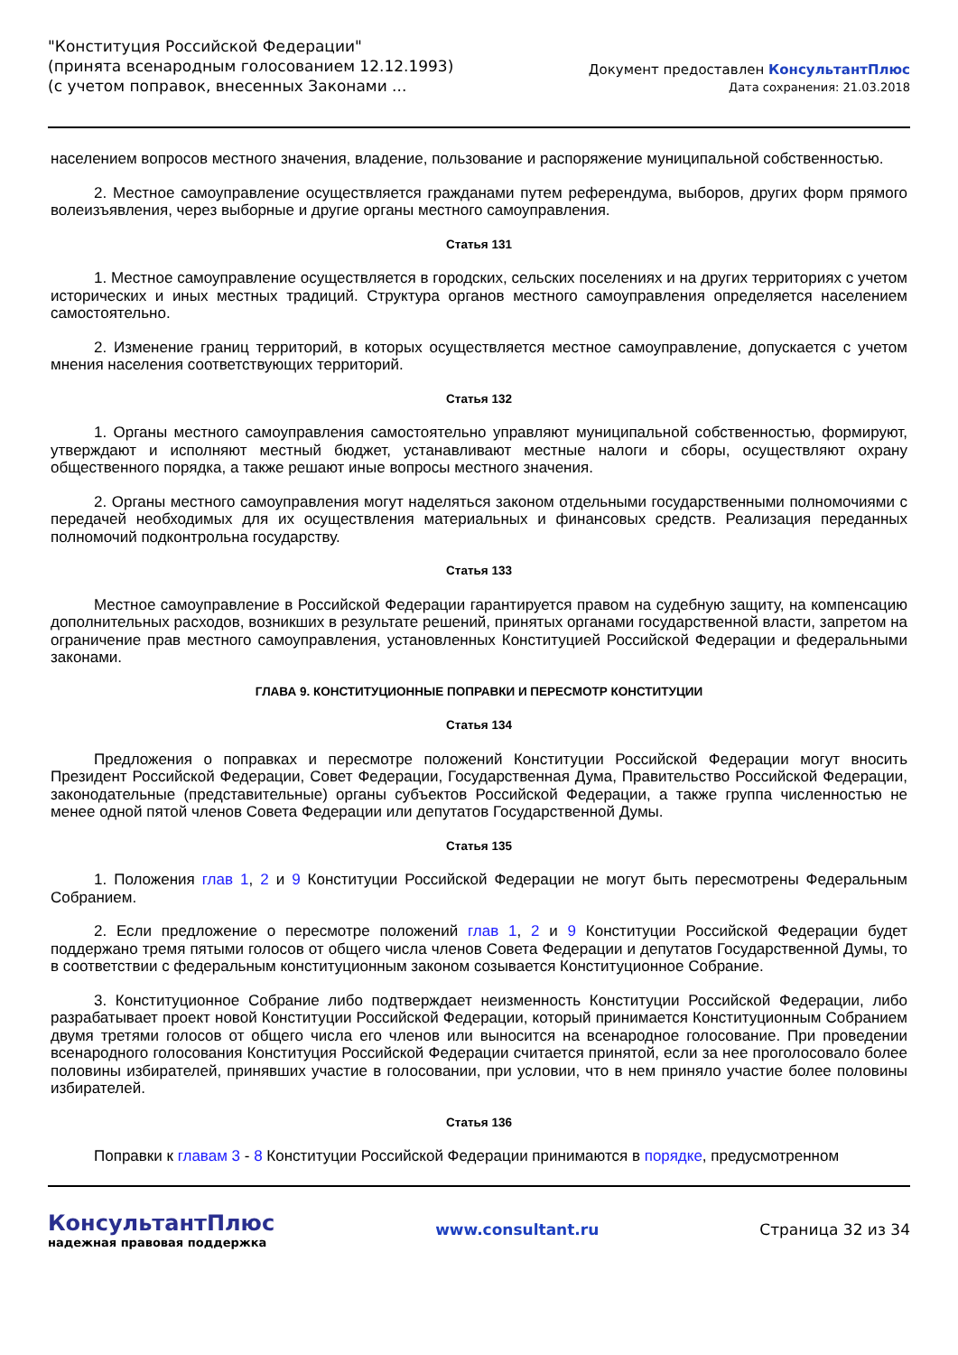"Конституция Российской Федерации"
(принята всенародным голосованием 12.12.1993)
(с учетом поправок, внесенных Законами ...
Документ предоставлен КонсультантПлюс
Дата сохранения: 21.03.2018
населением вопросов местного значения, владение, пользование и распоряжение муниципальной собственностью.
2. Местное самоуправление осуществляется гражданами путем референдума, выборов, других форм прямого волеизъявления, через выборные и другие органы местного самоуправления.
Статья 131
1. Местное самоуправление осуществляется в городских, сельских поселениях и на других территориях с учетом исторических и иных местных традиций. Структура органов местного самоуправления определяется населением самостоятельно.
2. Изменение границ территорий, в которых осуществляется местное самоуправление, допускается с учетом мнения населения соответствующих территорий.
Статья 132
1. Органы местного самоуправления самостоятельно управляют муниципальной собственностью, формируют, утверждают и исполняют местный бюджет, устанавливают местные налоги и сборы, осуществляют охрану общественного порядка, а также решают иные вопросы местного значения.
2. Органы местного самоуправления могут наделяться законом отдельными государственными полномочиями с передачей необходимых для их осуществления материальных и финансовых средств. Реализация переданных полномочий подконтрольна государству.
Статья 133
Местное самоуправление в Российской Федерации гарантируется правом на судебную защиту, на компенсацию дополнительных расходов, возникших в результате решений, принятых органами государственной власти, запретом на ограничение прав местного самоуправления, установленных Конституцией Российской Федерации и федеральными законами.
ГЛАВА 9. КОНСТИТУЦИОННЫЕ ПОПРАВКИ И ПЕРЕСМОТР КОНСТИТУЦИИ
Статья 134
Предложения о поправках и пересмотре положений Конституции Российской Федерации могут вносить Президент Российской Федерации, Совет Федерации, Государственная Дума, Правительство Российской Федерации, законодательные (представительные) органы субъектов Российской Федерации, а также группа численностью не менее одной пятой членов Совета Федерации или депутатов Государственной Думы.
Статья 135
1. Положения глав 1, 2 и 9 Конституции Российской Федерации не могут быть пересмотрены Федеральным Собранием.
2. Если предложение о пересмотре положений глав 1, 2 и 9 Конституции Российской Федерации будет поддержано тремя пятыми голосов от общего числа членов Совета Федерации и депутатов Государственной Думы, то в соответствии с федеральным конституционным законом созывается Конституционное Собрание.
3. Конституционное Собрание либо подтверждает неизменность Конституции Российской Федерации, либо разрабатывает проект новой Конституции Российской Федерации, который принимается Конституционным Собранием двумя третями голосов от общего числа его членов или выносится на всенародное голосование. При проведении всенародного голосования Конституция Российской Федерации считается принятой, если за нее проголосовало более половины избирателей, принявших участие в голосовании, при условии, что в нем приняло участие более половины избирателей.
Статья 136
Поправки к главам 3 - 8 Конституции Российской Федерации принимаются в порядке, предусмотренном
КонсультантПлюс
надежная правовая поддержка
www.consultant.ru Страница 32 из 34